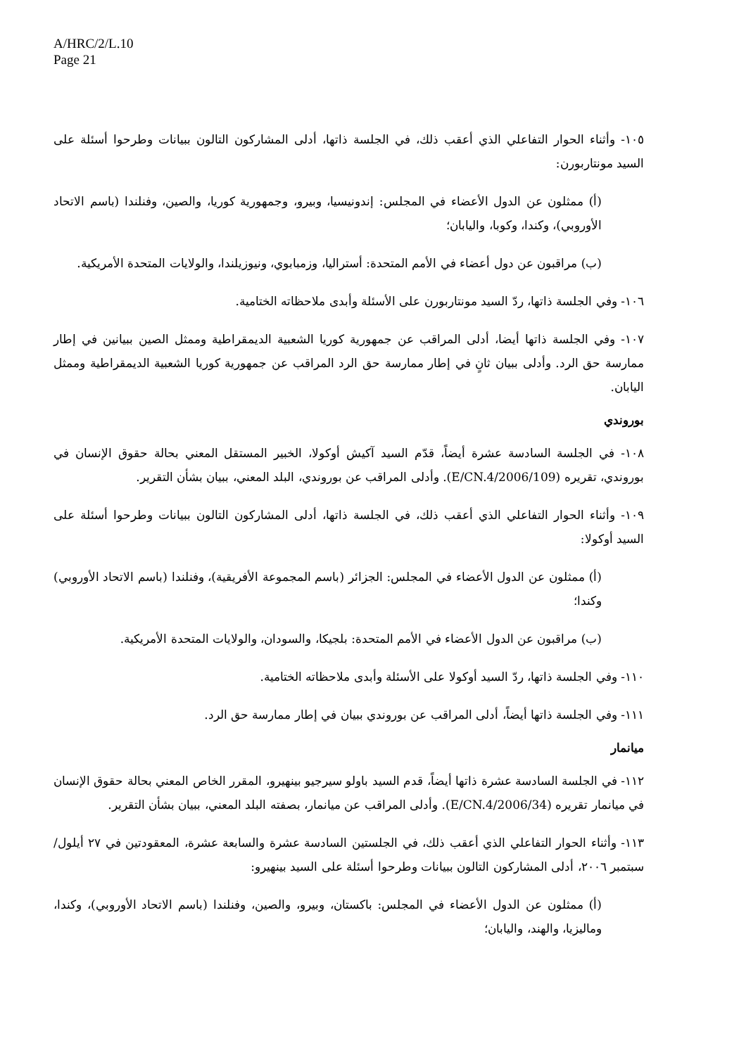A/HRC/2/L.10
Page 21
١٠٥- وأثناء الحوار التفاعلي الذي أعقب ذلك، في الجلسة ذاتها، أدلى المشاركون التالون ببيانات وطرحوا أسئلة على السيد مونتاربورن:
(أ) ممثلون عن الدول الأعضاء في المجلس: إندونيسيا، وبيرو، وجمهورية كوريا، والصين، وفنلندا (باسم الاتحاد الأوروبي)، وكندا، وكوبا، واليابان؛
(ب) مراقبون عن دول أعضاء في الأمم المتحدة: أستراليا، وزمبابوي، ونيوزيلندا، والولايات المتحدة الأمريكية.
١٠٦- وفي الجلسة ذاتها، ردّ السيد مونتاربورن على الأسئلة وأبدى ملاحظاته الختامية.
١٠٧- وفي الجلسة ذاتها أيضا، أدلى المراقب عن جمهورية كوريا الشعبية الديمقراطية وممثل الصين ببيانين في إطار ممارسة حق الرد. وأدلى ببيان ثانٍ في إطار ممارسة حق الرد المراقب عن جمهورية كوريا الشعبية الديمقراطية وممثل اليابان.
بوروندي
١٠٨- في الجلسة السادسة عشرة أيضاً، قدّم السيد آكيش أوكولا، الخبير المستقل المعني بحالة حقوق الإنسان في بوروندي، تقريره (E/CN.4/2006/109). وأدلى المراقب عن بوروندي، البلد المعني، ببيان بشأن التقرير.
١٠٩- وأثناء الحوار التفاعلي الذي أعقب ذلك، في الجلسة ذاتها، أدلى المشاركون التالون ببيانات وطرحوا أسئلة على السيد أوكولا:
(أ) ممثلون عن الدول الأعضاء في المجلس: الجزائر (باسم المجموعة الأفريقية)، وفنلندا (باسم الاتحاد الأوروبي) وكندا؛
(ب) مراقبون عن الدول الأعضاء في الأمم المتحدة: بلجيكا، والسودان، والولايات المتحدة الأمريكية.
١١٠- وفي الجلسة ذاتها، ردّ السيد أوكولا على الأسئلة وأبدى ملاحظاته الختامية.
١١١- وفي الجلسة ذاتها أيضاً، أدلى المراقب عن بوروندي ببيان في إطار ممارسة حق الرد.
ميانمار
١١٢- في الجلسة السادسة عشرة ذاتها أيضاً، قدم السيد باولو سيرجيو بينهيرو، المقرر الخاص المعني بحالة حقوق الإنسان في ميانمار تقريره (E/CN.4/2006/34). وأدلى المراقب عن ميانمار، بصفته البلد المعني، ببيان بشأن التقرير.
١١٣- وأثناء الحوار التفاعلي الذي أعقب ذلك، في الجلستين السادسة عشرة والسابعة عشرة، المعقودتين في ٢٧ أيلول/سبتمبر ٢٠٠٦، أدلى المشاركون التالون ببيانات وطرحوا أسئلة على السيد بينهيرو:
(أ) ممثلون عن الدول الأعضاء في المجلس: باكستان، وبيرو، والصين، وفنلندا (باسم الاتحاد الأوروبي)، وكندا، وماليزيا، والهند، واليابان؛